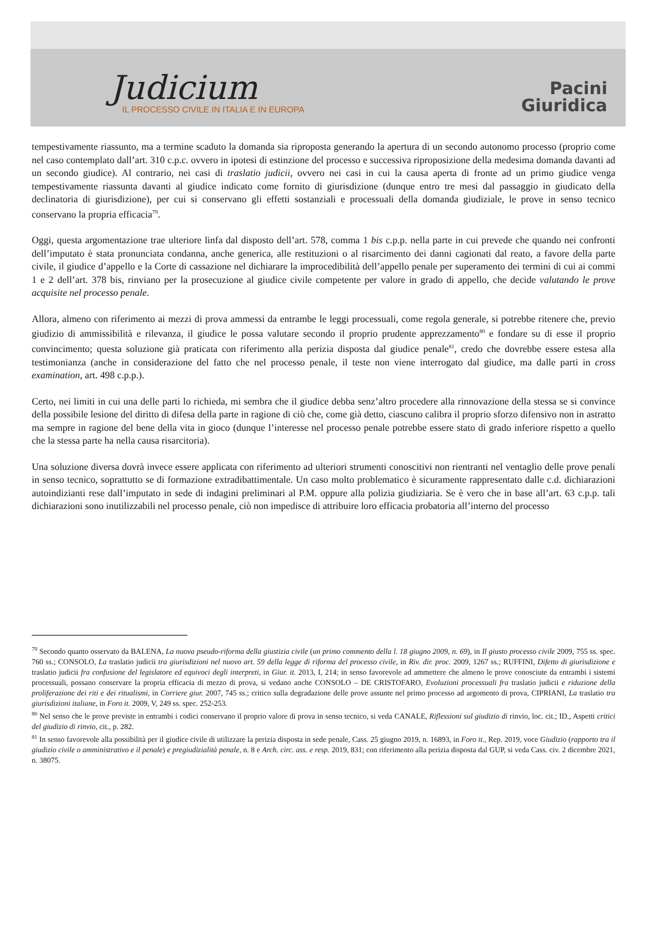Judicium
IL PROCESSO CIVILE IN ITALIA E IN EUROPA
Pacini
Giuridica
tempestivamente riassunto, ma a termine scaduto la domanda sia riproposta generando la apertura di un secondo autonomo processo (proprio come nel caso contemplato dall’art. 310 c.p.c. ovvero in ipotesi di estinzione del processo e successiva riproposizione della medesima domanda davanti ad un secondo giudice). Al contrario, nei casi di traslatio judicii, ovvero nei casi in cui la causa aperta di fronte ad un primo giudice venga tempestivamente riassunta davanti al giudice indicato come fornito di giurisdizione (dunque entro tre mesi dal passaggio in giudicato della declinatoria di giurisdizione), per cui si conservano gli effetti sostanziali e processuali della domanda giudiziale, le prove in senso tecnico conservano la propria efficacia<sup>79</sup>.
Oggi, questa argomentazione trae ulteriore linfa dal disposto dell’art. 578, comma 1 bis c.p.p. nella parte in cui prevede che quando nei confronti dell’imputato è stata pronunciata condanna, anche generica, alle restituzioni o al risarcimento dei danni cagionati dal reato, a favore della parte civile, il giudice d’appello e la Corte di cassazione nel dichiarare la improcedibilità dell’appello penale per superamento dei termini di cui ai commi 1 e 2 dell’art. 378 bis, rinviano per la prosecuzione al giudice civile competente per valore in grado di appello, che decide valutando le prove acquisite nel processo penale.
Allora, almeno con riferimento ai mezzi di prova ammessi da entrambe le leggi processuali, come regola generale, si potrebbe ritenere che, previo giudizio di ammissibilità e rilevanza, il giudice le possa valutare secondo il proprio prudente apprezzamento<sup>80</sup> e fondare su di esse il proprio convincimento; questa soluzione già praticata con riferimento alla perizia disposta dal giudice penale<sup>81</sup>, credo che dovrebbe essere estesa alla testimonianza (anche in considerazione del fatto che nel processo penale, il teste non viene interrogato dal giudice, ma dalle parti in cross examination, art. 498 c.p.p.).
Certo, nei limiti in cui una delle parti lo richieda, mi sembra che il giudice debba senz’altro procedere alla rinnovazione della stessa se si convince della possibile lesione del diritto di difesa della parte in ragione di ciò che, come già detto, ciascuno calibra il proprio sforzo difensivo non in astratto ma sempre in ragione del bene della vita in gioco (dunque l’interesse nel processo penale potrebbe essere stato di grado inferiore rispetto a quello che la stessa parte ha nella causa risarcitoria).
Una soluzione diversa dovrà invece essere applicata con riferimento ad ulteriori strumenti conoscitivi non rientranti nel ventaglio delle prove penali in senso tecnico, soprattutto se di formazione extradibattimentale. Un caso molto problematico è sicuramente rappresentato dalle c.d. dichiarazioni autoindizianti rese dall’imputato in sede di indagini preliminari al P.M. oppure alla polizia giudiziaria. Se è vero che in base all’art. 63 c.p.p. tali dichiarazioni sono inutilizzabili nel processo penale, ciò non impedisce di attribuire loro efficacia probatoria all’interno del processo
<sup>79</sup> Secondo quanto osservato da BALENA, La nuova pseudo-riforma della giustizia civile (un primo commento della l. 18 giugno 2009, n. 69), in Il giusto processo civile 2009, 755 ss. spec. 760 ss.; CONSOLO, La traslatio judicii tra giurisdizioni nel nuovo art. 59 della legge di riforma del processo civile, in Riv. dir. proc. 2009, 1267 ss.; RUFFINI, Difetto di giurisdizione e traslatio judicii fra confusione del legislatore ed equivoci degli interpreti, in Giur. it. 2013, I, 214; in senso favorevole ad ammettere che almeno le prove conosciute da entrambi i sistemi processuali, possano conservare la propria efficacia di mezzo di prova, si vedano anche CONSOLO – DE CRISTOFARO, Evoluzioni processuali fra traslatio judicii e riduzione della proliferazione dei riti e dei ritualismi, in Corriere giur. 2007, 745 ss.; critico sulla degradazione delle prove assunte nel primo processo ad argomento di prova, CIPRIANI, La traslatio tra giurisdizioni italiane, in Foro it. 2009, V, 249 ss. spec. 252-253.
<sup>80</sup> Nel senso che le prove previste in entrambi i codici conservano il proprio valore di prova in senso tecnico, si veda CANALE, Riflessioni sul giudizio di rinvio, loc. cit.; ID., Aspetti critici del giudizio di rinvio, cit., p. 282.
<sup>81</sup> In senso favorevole alla possibilità per il giudice civile di utilizzare la perizia disposta in sede penale, Cass. 25 giugno 2019, n. 16893, in Foro it., Rep. 2019, voce Giudizio (rapporto tra il giudizio civile o amministrativo e il penale) e pregiudizialità penale, n. 8 e Arch. circ. ass. e resp. 2019, 831; con riferimento alla perizia disposta dal GUP, si veda Cass. civ. 2 dicembre 2021, n. 38075.